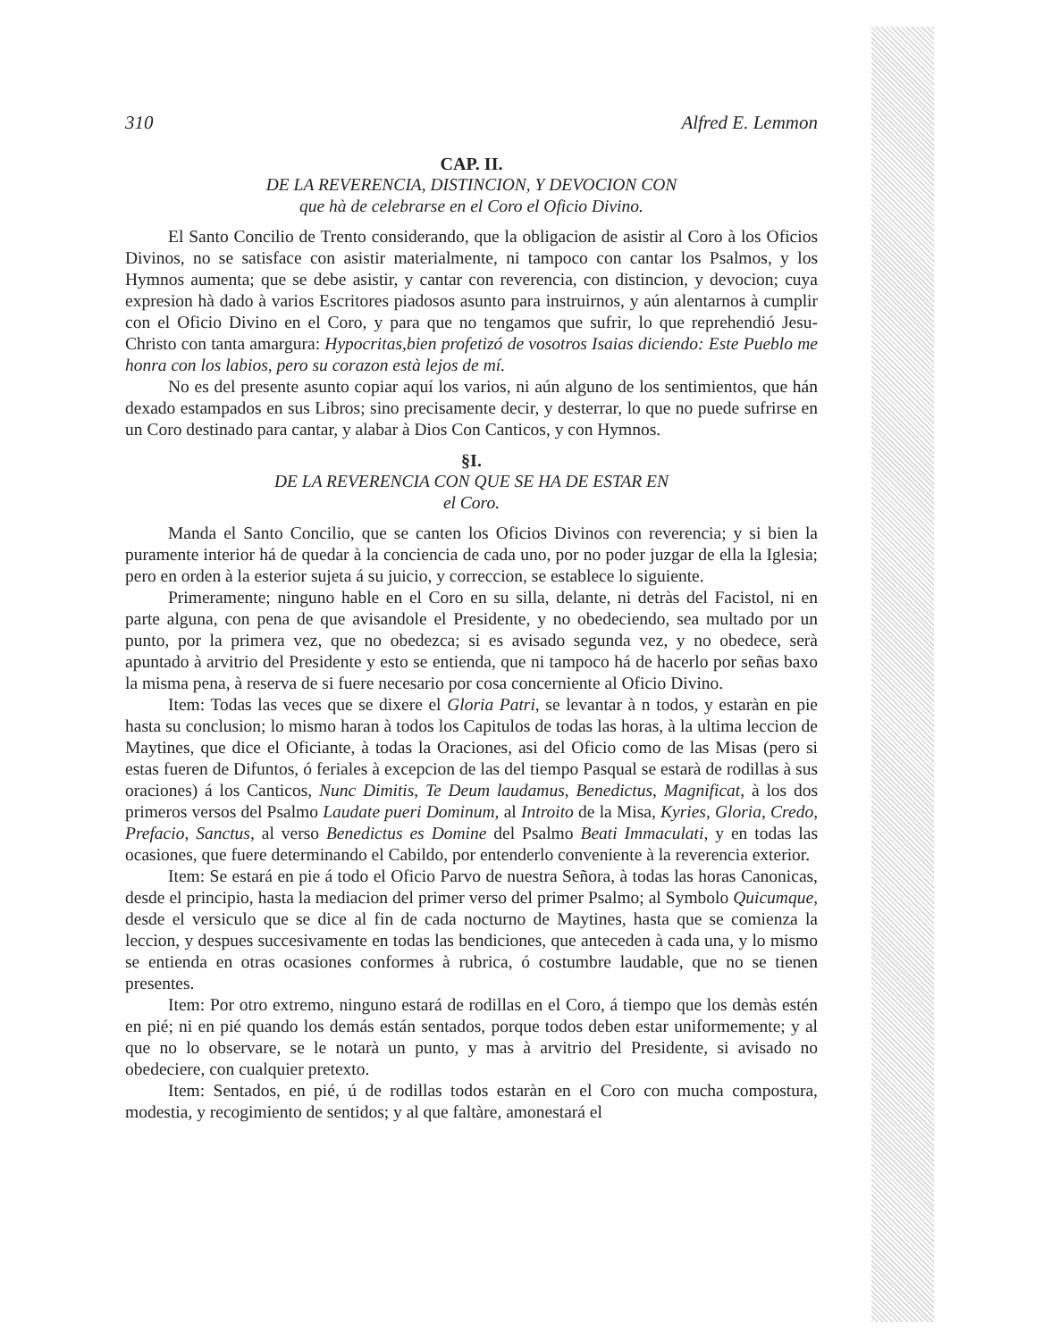310 Alfred E. Lemmon
CAP. II.
DE LA REVERENCIA, DISTINCION, Y DEVOCION CON
que hà de celebrarse en el Coro el Oficio Divino.
El Santo Concilio de Trento considerando, que la obligacion de asistir al Coro à los Oficios Divinos, no se satisface con asistir materialmente, ni tampoco con cantar los Psalmos, y los Hymnos aumenta; que se debe asistir, y cantar con reverencia, con distincion, y devocion; cuya expresion hà dado à varios Escritores piadosos asunto para instruirnos, y aún alentarnos à cumplir con el Oficio Divino en el Coro, y para que no tengamos que sufrir, lo que reprehendió Jesu-Christo con tanta amargura: Hypocritas,bien profetizó de vosotros Isaias diciendo: Este Pueblo me honra con los labios, pero su corazon està lejos de mí.
No es del presente asunto copiar aquí los varios, ni aún alguno de los sentimientos, que hán dexado estampados en sus Libros; sino precisamente decir, y desterrar, lo que no puede sufrirse en un Coro destinado para cantar, y alabar à Dios Con Canticos, y con Hymnos.
§I.
DE LA REVERENCIA CON QUE SE HA DE ESTAR EN
el Coro.
Manda el Santo Concilio, que se canten los Oficios Divinos con reverencia; y si bien la puramente interior há de quedar à la conciencia de cada uno, por no poder juzgar de ella la Iglesia; pero en orden à la esterior sujeta á su juicio, y correccion, se establece lo siguiente.
Primeramente; ninguno hable en el Coro en su silla, delante, ni detràs del Facistol, ni en parte alguna, con pena de que avisandole el Presidente, y no obedeciendo, sea multado por un punto, por la primera vez, que no obedezca; si es avisado segunda vez, y no obedece, serà apuntado à arvitrio del Presidente y esto se entienda, que ni tampoco há de hacerlo por señas baxo la misma pena, à reserva de si fuere necesario por cosa concerniente al Oficio Divino.
Item: Todas las veces que se dixere el Gloria Patri, se levantar à n todos, y estaràn en pie hasta su conclusion; lo mismo haran à todos los Capitulos de todas las horas, à la ultima leccion de Maytines, que dice el Oficiante, à todas la Oraciones, asi del Oficio como de las Misas (pero si estas fueren de Difuntos, ó feriales à excepcion de las del tiempo Pasqual se estarà de rodillas à sus oraciones) á los Canticos, Nunc Dimitis, Te Deum laudamus, Benedictus, Magnificat, à los dos primeros versos del Psalmo Laudate pueri Dominum, al Introito de la Misa, Kyries, Gloria, Credo, Prefacio, Sanctus, al verso Benedictus es Domine del Psalmo Beati Immaculati, y en todas las ocasiones, que fuere determinando el Cabildo, por entenderlo conveniente à la reverencia exterior.
Item: Se estará en pie á todo el Oficio Parvo de nuestra Señora, à todas las horas Canonicas, desde el principio, hasta la mediacion del primer verso del primer Psalmo; al Symbolo Quicumque, desde el versiculo que se dice al fin de cada nocturno de Maytines, hasta que se comienza la leccion, y despues succesivamente en todas las bendiciones, que anteceden à cada una, y lo mismo se entienda en otras ocasiones conformes à rubrica, ó costumbre laudable, que no se tienen presentes.
Item: Por otro extremo, ninguno estará de rodillas en el Coro, á tiempo que los demàs estén en pié; ni en pié quando los demás están sentados, porque todos deben estar uniformemente; y al que no lo observare, se le notarà un punto, y mas à arvitrio del Presidente, si avisado no obedeciere, con cualquier pretexto.
Item: Sentados, en pié, ú de rodillas todos estaràn en el Coro con mucha compostura, modestia, y recogimiento de sentidos; y al que faltàre, amonestará el